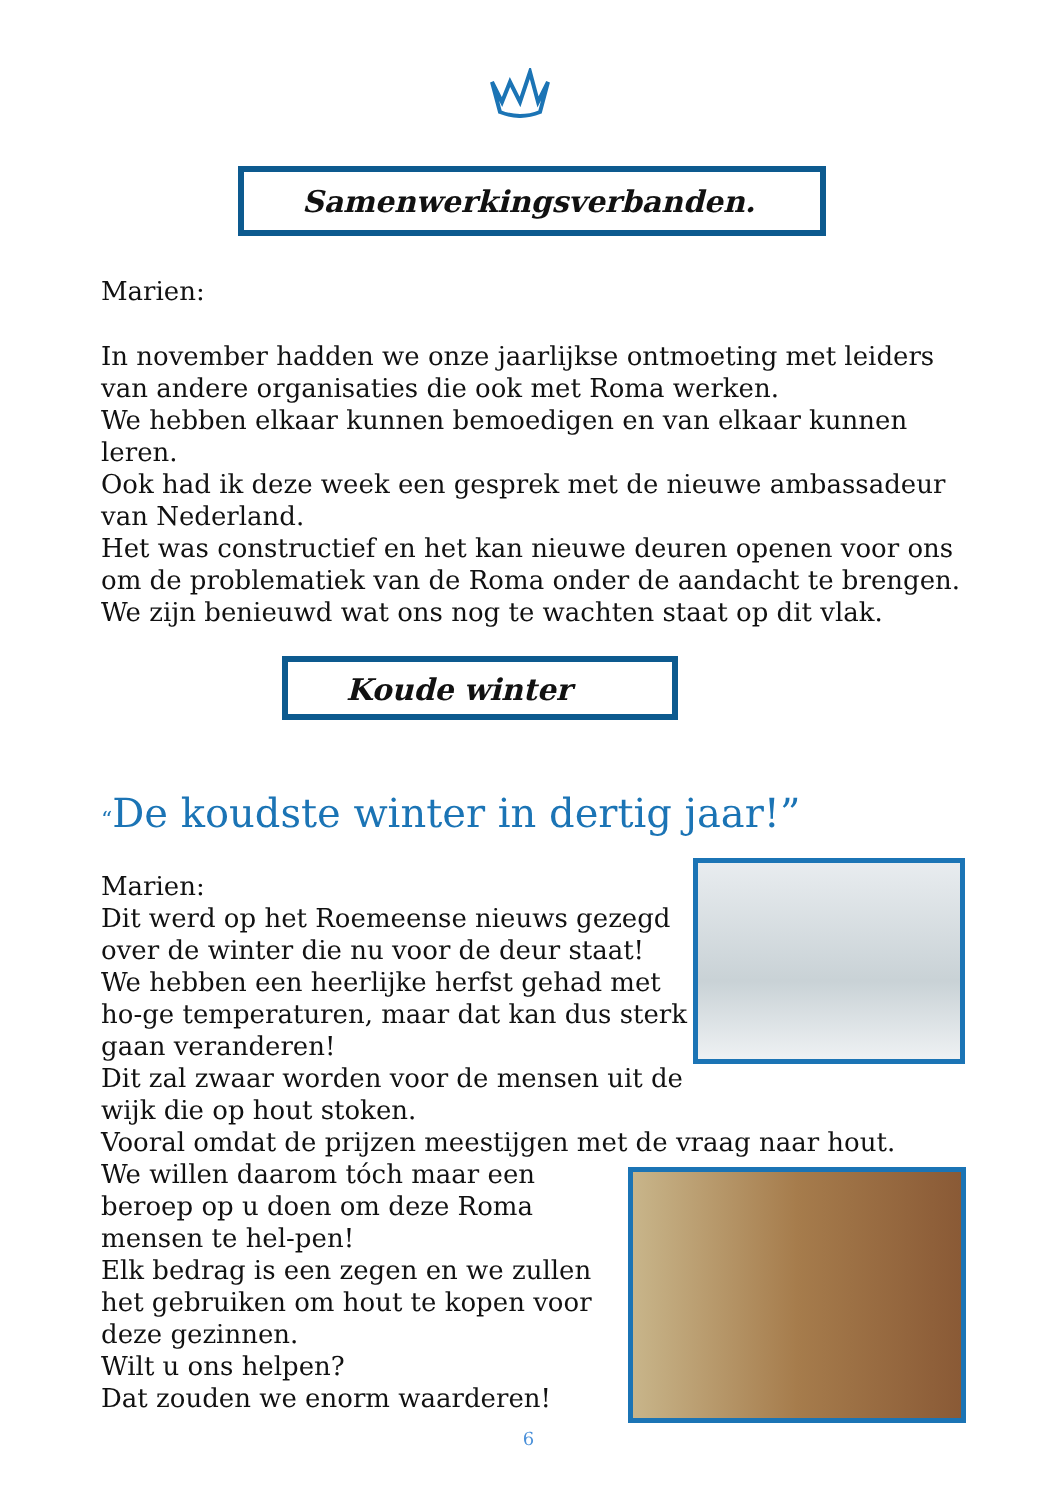Samenwerkingsverbanden.
Marien:
In november hadden we onze jaarlijkse ontmoeting met leiders van andere organisaties die ook met Roma werken.
We hebben elkaar kunnen bemoedigen en van elkaar kunnen leren.
Ook had ik deze week een gesprek met de nieuwe ambassadeur van Nederland.
Het was constructief en het kan nieuwe deuren openen voor ons om de problematiek van de Roma onder de aandacht te brengen.
We zijn benieuwd wat ons nog te wachten staat op dit vlak.
Koude winter
“De koudste winter in dertig jaar!”
Marien:
Dit werd op het Roemeense nieuws gezegd over de winter die nu voor de deur staat!
We hebben een heerlijke herfst gehad met ho-ge temperaturen, maar dat kan dus sterk gaan veranderen!
Dit zal zwaar worden voor de mensen uit de wijk die op hout stoken.
Vooral omdat de prijzen meestijgen met de vraag naar hout.
We willen daarom tóch maar een beroep op u doen om deze Roma mensen te hel-pen!
Elk bedrag is een zegen en we zullen het gebruiken om hout te kopen voor deze gezinnen.
Wilt u ons helpen?
Dat zouden we enorm waarderen!
6